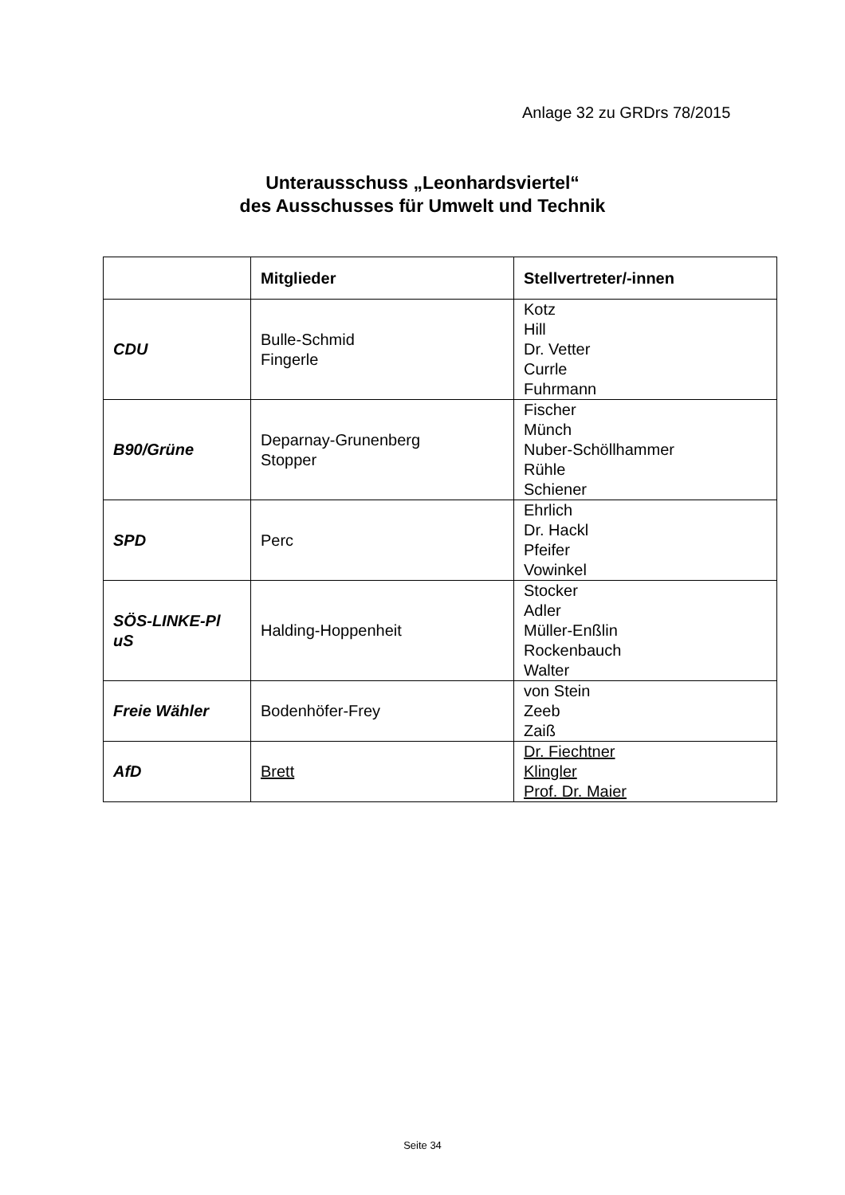Anlage 32 zu GRDrs 78/2015
Unterausschuss „Leonhardsviertel“
des Ausschusses für Umwelt und Technik
| | Mitglieder | Stellvertreter/-innen |
| --- | --- | --- |
| CDU | Bulle-Schmid Fingerle | Kotz Hill Dr. Vetter Currle Fuhrmann |
| B90/Grüne | Deparnay-Grunenberg Stopper | Fischer Münch Nuber-Schöllhammer Rühle Schiener |
| SPD | Perc | Ehrlich Dr. Hackl Pfeifer Vowinkel |
| SÖS-LINKE-Pl uS | Halding-Hoppenheit | Stocker Adler Müller-Enßlin Rockenbauch Walter |
| Freie Wähler | Bodenhöfer-Frey | von Stein Zeeb Zaiß |
| AfD | Brett | Dr. Fiechtner Klingler Prof. Dr. Maier |
Seite 34